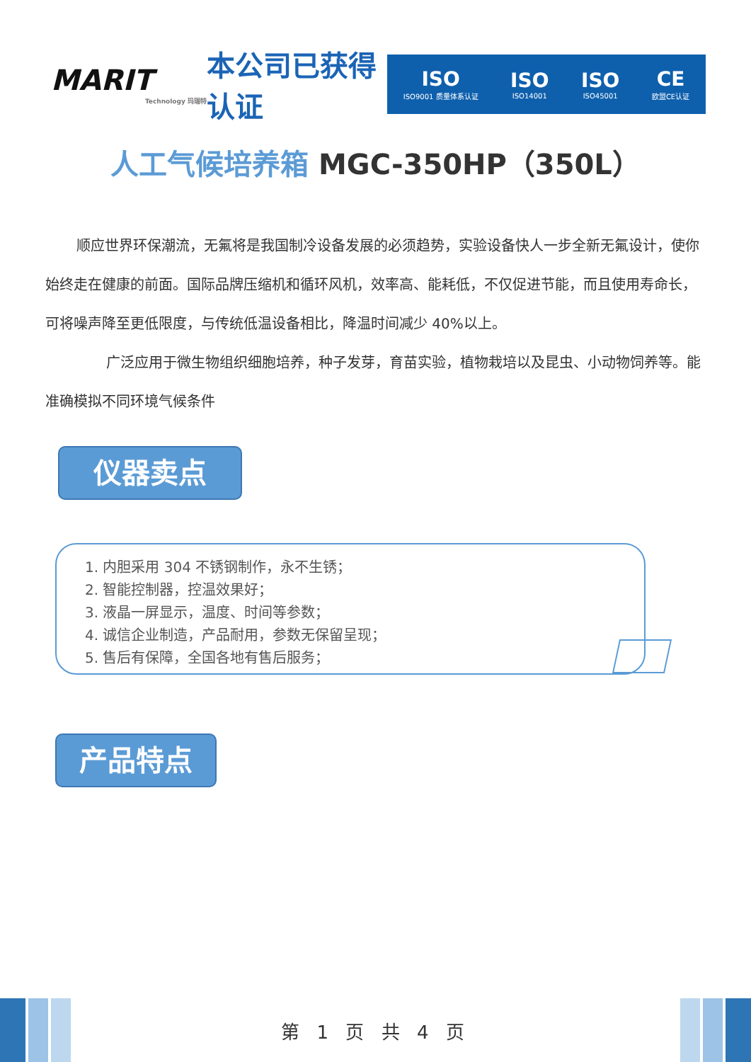MARIT
Technology 玛瑞特
本公司已获得认证
ISO
ISO9001 质量体系认证
ISO
ISO14001
ISO
ISO45001
CE
欧盟CE认证
人工气候培养箱 MGC-350HP（350L）
顺应世界环保潮流，无氟将是我国制冷设备发展的必须趋势，实验设备快人一步全新无氟设计，使你始终走在健康的前面。国际品牌压缩机和循环风机，效率高、能耗低，不仅促进节能，而且使用寿命长，可将噪声降至更低限度，与传统低温设备相比，降温时间减少 40%以上。
广泛应用于微生物组织细胞培养，种子发芽，育苗实验，植物栽培以及昆虫、小动物饲养等。能准确模拟不同环境气候条件
仪器卖点
1. 内胆采用 304 不锈钢制作，永不生锈；
2. 智能控制器，控温效果好；
3. 液晶一屏显示，温度、时间等参数；
4. 诚信企业制造，产品耐用，参数无保留呈现；
5. 售后有保障，全国各地有售后服务；
产品特点
第 1 页 共 4 页